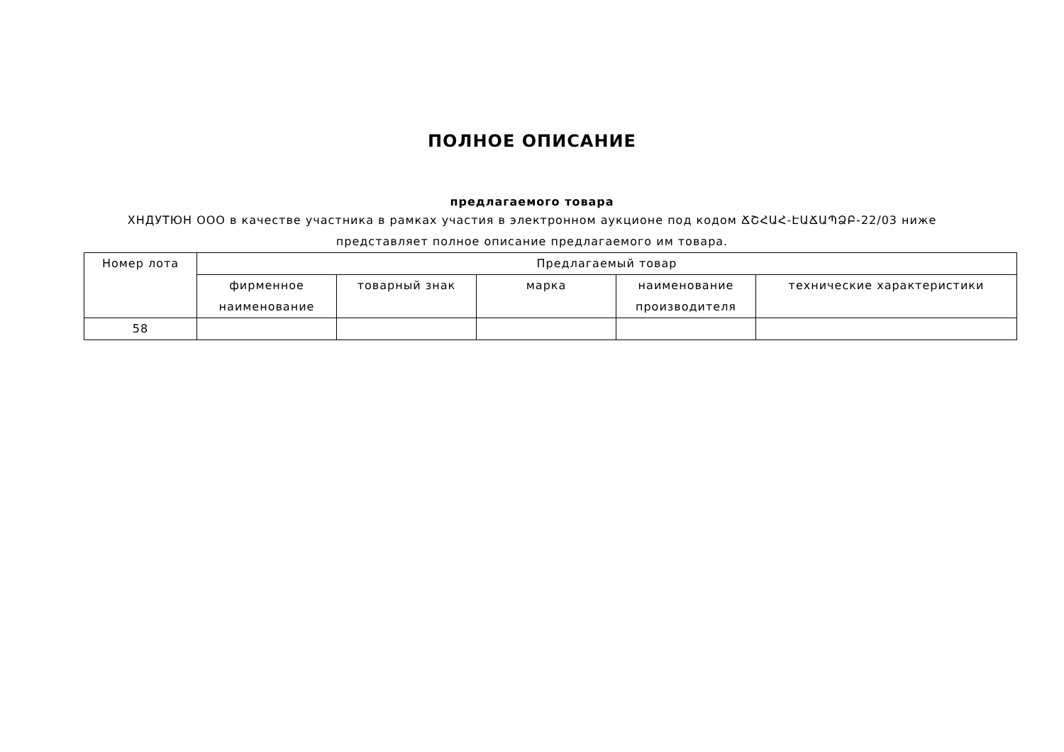ПОЛНОЕ ОПИСАНИЕ
предлагаемого товара
ХНДУТЮН ООО в качестве участника в рамках участия в электронном аукционе под кодом ՃՇՀԱՀ-ԷԱՃԱՊՁԲ-22/03 ниже представляет полное описание предлагаемого им товара.
| Номер лота | Предлагаемый товар | | | | |
| --- | --- | --- | --- | --- | --- |
| | фирменное наименование | товарный знак | марка | наименование производителя | технические характеристики |
| 58 | | | | | |